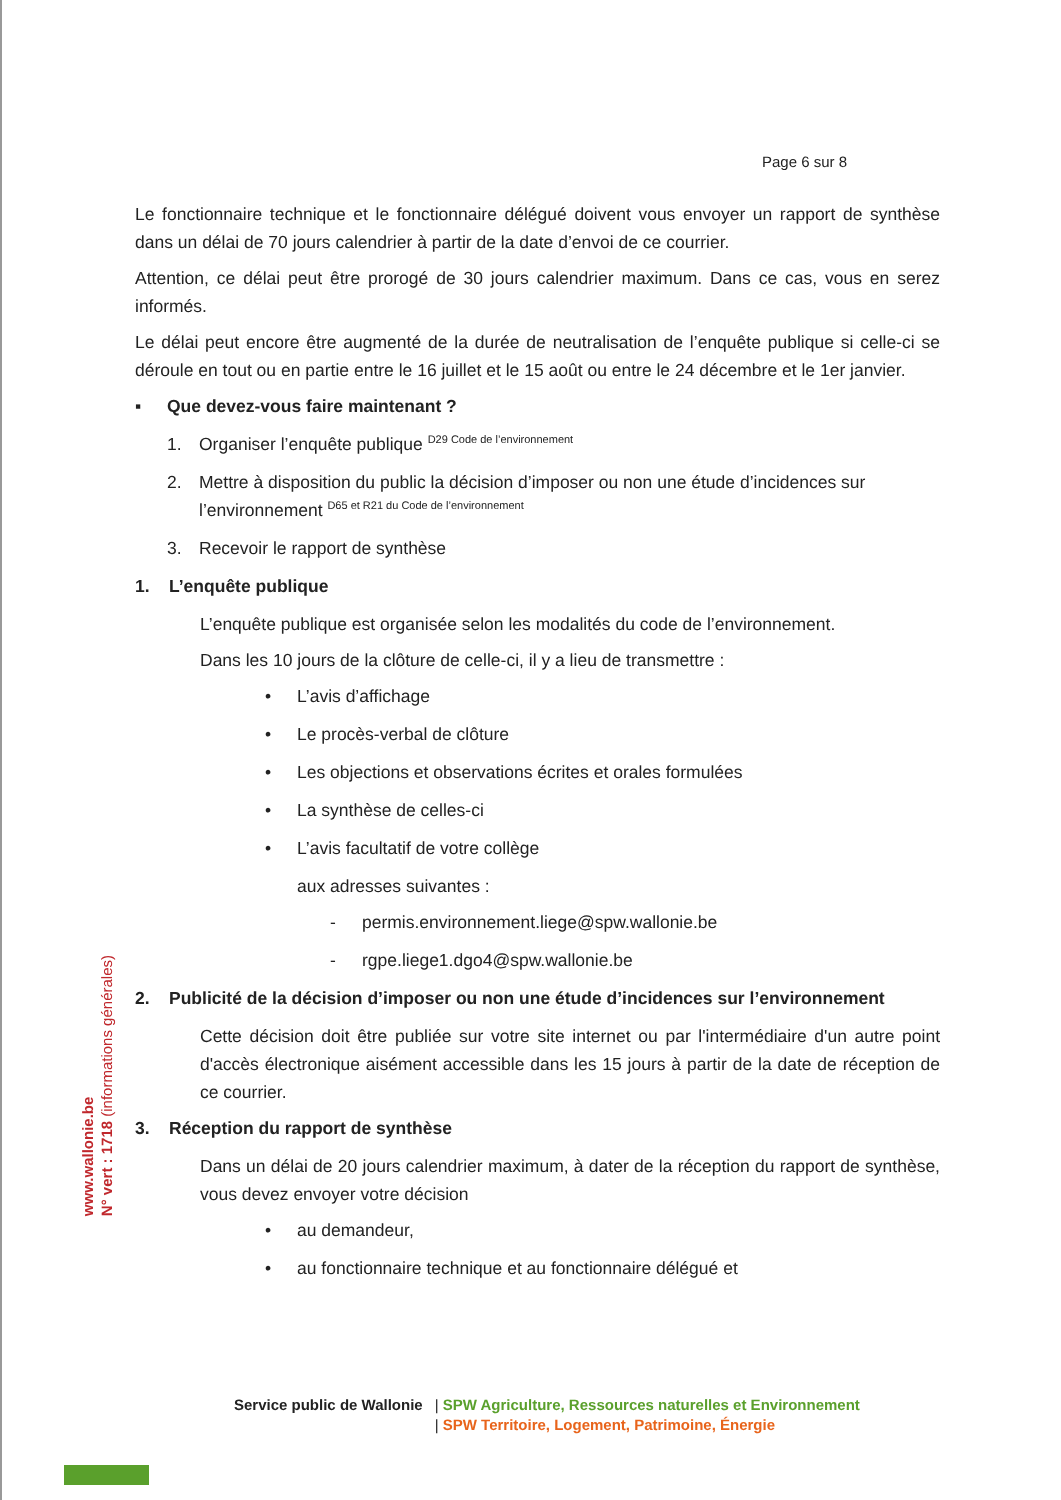Page 6 sur 8
Le fonctionnaire technique et le fonctionnaire délégué doivent vous envoyer un rapport de synthèse dans un délai de 70 jours calendrier à partir de la date d’envoi de ce courrier.
Attention, ce délai peut être prorogé de 30 jours calendrier maximum. Dans ce cas, vous en serez informés.
Le délai peut encore être augmenté de la durée de neutralisation de l’enquête publique si celle-ci se déroule en tout ou en partie entre le 16 juillet et le 15 août ou entre le 24 décembre et le 1er janvier.
▪ Que devez-vous faire maintenant ?
1. Organiser l’enquête publique D29 Code de l’environnement
2. Mettre à disposition du public la décision d’imposer ou non une étude d’incidences sur l’environnement D65 et R21 du Code de l’environnement
3. Recevoir le rapport de synthèse
1. L’enquête publique
L’enquête publique est organisée selon les modalités du code de l’environnement.
Dans les 10 jours de la clôture de celle-ci, il y a lieu de transmettre :
• L’avis d’affichage
• Le procès-verbal de clôture
• Les objections et observations écrites et orales formulées
• La synthèse de celles-ci
• L’avis facultatif de votre collège
aux adresses suivantes :
- permis.environnement.liege@spw.wallonie.be
- rgpe.liege1.dgo4@spw.wallonie.be
2. Publicité de la décision d’imposer ou non une étude d’incidences sur l’environnement
Cette décision doit être publiée sur votre site internet ou par l'intermédiaire d'un autre point d'accès électronique aisément accessible dans les 15 jours à partir de la date de réception de ce courrier.
3. Réception du rapport de synthèse
Dans un délai de 20 jours calendrier maximum, à dater de la réception du rapport de synthèse, vous devez envoyer votre décision
• au demandeur,
• au fonctionnaire technique et au fonctionnaire délégué et
www.wallonie.be
N° vert : 1718 (informations générales)
Service public de Wallonie | SPW Agriculture, Ressources naturelles et Environnement
| SPW Territoire, Logement, Patrimoine, Énergie